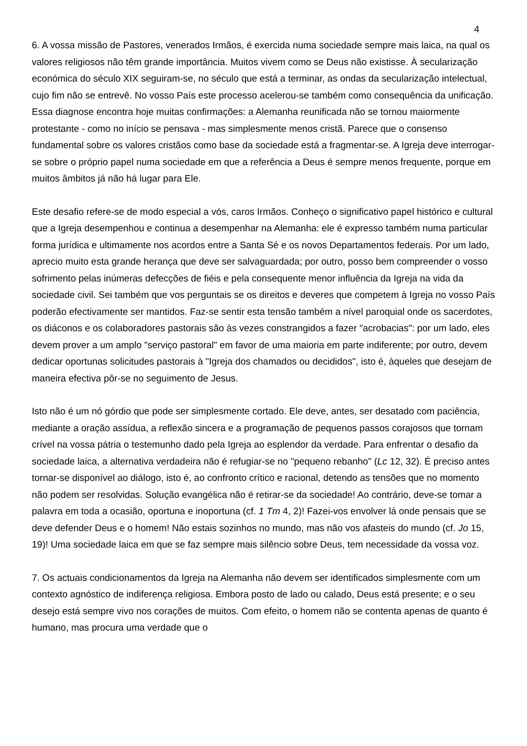4
6. A vossa missão de Pastores, venerados Irmãos, é exercida numa sociedade sempre mais laica, na qual os valores religiosos não têm grande importância. Muitos vivem como se Deus não existisse. À secularização económica do século XIX seguiram-se, no século que está a terminar, as ondas da secularização intelectual, cujo fim não se entrevê. No vosso País este processo acelerou-se também como consequência da unificação. Essa diagnose encontra hoje muitas confirmações: a Alemanha reunificada não se tornou maiormente protestante - como no início se pensava - mas simplesmente menos cristã. Parece que o consenso fundamental sobre os valores cristãos como base da sociedade está a fragmentar-se. A Igreja deve interrogar-se sobre o próprio papel numa sociedade em que a referência a Deus é sempre menos frequente, porque em muitos âmbitos já não há lugar para Ele.
Este desafio refere-se de modo especial a vós, caros Irmãos. Conheço o significativo papel histórico e cultural que a Igreja desempenhou e continua a desempenhar na Alemanha: ele é expresso também numa particular forma jurídica e ultimamente nos acordos entre a Santa Sé e os novos Departamentos federais. Por um lado, aprecio muito esta grande herança que deve ser salvaguardada; por outro, posso bem compreender o vosso sofrimento pelas inúmeras defecções de fiéis e pela consequente menor influência da Igreja na vida da sociedade civil. Sei também que vos perguntais se os direitos e deveres que competem à Igreja no vosso País poderão efectivamente ser mantidos. Faz-se sentir esta tensão também a nível paroquial onde os sacerdotes, os diáconos e os colaboradores pastorais são às vezes constrangidos a fazer "acrobacias": por um lado, eles devem prover a um amplo "serviço pastoral" em favor de uma maioria em parte indiferente; por outro, devem dedicar oportunas solicitudes pastorais à "Igreja dos chamados ou decididos", isto é, àqueles que desejam de maneira efectiva pôr-se no seguimento de Jesus.
Isto não é um nó górdio que pode ser simplesmente cortado. Ele deve, antes, ser desatado com paciência, mediante a oração assídua, a reflexão sincera e a programação de pequenos passos corajosos que tornam crível na vossa pátria o testemunho dado pela Igreja ao esplendor da verdade. Para enfrentar o desafio da sociedade laica, a alternativa verdadeira não é refugiar-se no "pequeno rebanho" (Lc 12, 32). É preciso antes tornar-se disponível ao diálogo, isto é, ao confronto crítico e racional, detendo as tensões que no momento não podem ser resolvidas. Solução evangélica não é retirar-se da sociedade! Ao contrário, deve-se tomar a palavra em toda a ocasião, oportuna e inoportuna (cf. 1 Tm 4, 2)! Fazei-vos envolver lá onde pensais que se deve defender Deus e o homem! Não estais sozinhos no mundo, mas não vos afasteis do mundo (cf. Jo 15, 19)! Uma sociedade laica em que se faz sempre mais silêncio sobre Deus, tem necessidade da vossa voz.
7. Os actuais condicionamentos da Igreja na Alemanha não devem ser identificados simplesmente com um contexto agnóstico de indiferença religiosa. Embora posto de lado ou calado, Deus está presente; e o seu desejo está sempre vivo nos corações de muitos. Com efeito, o homem não se contenta apenas de quanto é humano, mas procura uma verdade que o